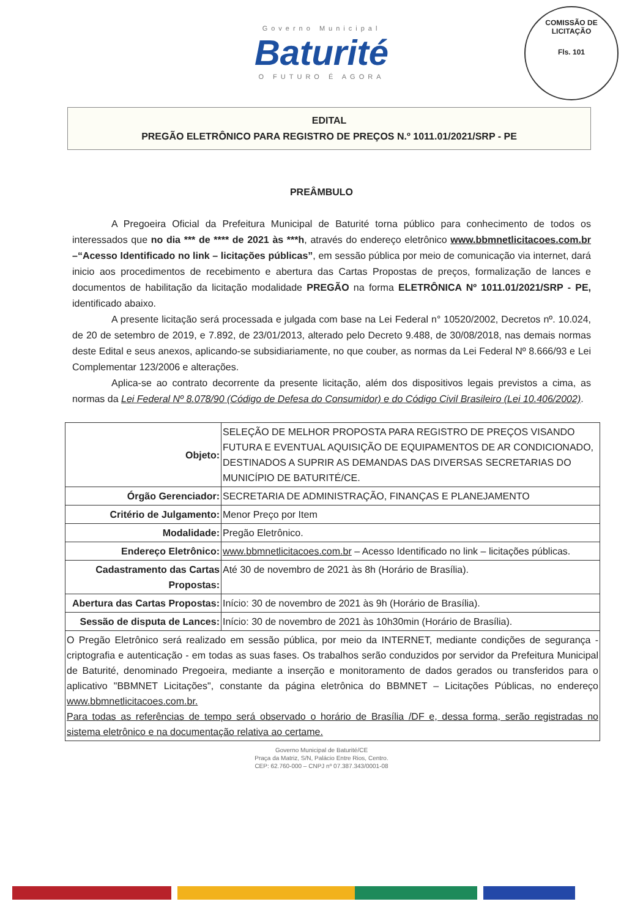Governo Municipal
Baturité
O FUTURO É AGORA
COMISSÃO DE LICITAÇÃO
Fls. 101
EDITAL
PREGÃO ELETRÔNICO PARA REGISTRO DE PREÇOS N.º 1011.01/2021/SRP - PE
PREÂMBULO
A Pregoeira Oficial da Prefeitura Municipal de Baturité torna público para conhecimento de todos os interessados que no dia *** de **** de 2021 às ***h, através do endereço eletrônico www.bbmnetlicitacoes.com.br –“Acesso Identificado no link – licitações públicas”, em sessão pública por meio de comunicação via internet, dará inicio aos procedimentos de recebimento e abertura das Cartas Propostas de preços, formalização de lances e documentos de habilitação da licitação modalidade PREGÃO na forma ELETRÔNICA Nº 1011.01/2021/SRP - PE, identificado abaixo.
A presente licitação será processada e julgada com base na Lei Federal n° 10520/2002, Decretos nº. 10.024, de 20 de setembro de 2019, e 7.892, de 23/01/2013, alterado pelo Decreto 9.488, de 30/08/2018, nas demais normas deste Edital e seus anexos, aplicando-se subsidiariamente, no que couber, as normas da Lei Federal Nº 8.666/93 e Lei Complementar 123/2006 e alterações.
Aplica-se ao contrato decorrente da presente licitação, além dos dispositivos legais previstos a cima, as normas da Lei Federal Nº 8.078/90 (Código de Defesa do Consumidor) e do Código Civil Brasileiro (Lei 10.406/2002).
| Objeto: | SELEÇÃO DE MELHOR PROPOSTA PARA REGISTRO DE PREÇOS VISANDO FUTURA E EVENTUAL AQUISIÇÃO DE EQUIPAMENTOS DE AR CONDICIONADO, DESTINADOS A SUPRIR AS DEMANDAS DAS DIVERSAS SECRETARIAS DO MUNICÍPIO DE BATURITÉ/CE. |
| Órgão Gerenciador: | SECRETARIA DE ADMINISTRAÇÃO, FINANÇAS E PLANEJAMENTO |
| Critério de Julgamento: | Menor Preço por Item |
| Modalidade: | Pregão Eletrônico. |
| Endereço Eletrônico: | www.bbmnetlicitacoes.com.br – Acesso Identificado no link – licitações públicas. |
| Cadastramento das Cartas Propostas: | Até 30 de novembro de 2021 às 8h (Horário de Brasília). |
| Abertura das Cartas Propostas: | Início: 30 de novembro de 2021 às 9h (Horário de Brasília). |
| Sessão de disputa de Lances: | Início: 30 de novembro de 2021 às 10h30min (Horário de Brasília). |
| O Pregão Eletrônico será realizado em sessão pública, por meio da INTERNET, mediante condições de segurança - criptografia e autenticação - em todas as suas fases. Os trabalhos serão conduzidos por servidor da Prefeitura Municipal de Baturité, denominado Pregoeira, mediante a inserção e monitoramento de dados gerados ou transferidos para o aplicativo "BBMNET Licitações", constante da página eletrônica do BBMNET – Licitações Públicas, no endereço www.bbmnetlicitacoes.com.br. Para todas as referências de tempo será observado o horário de Brasília /DF e, dessa forma, serão registradas no sistema eletrônico e na documentação relativa ao certame. | |
Governo Municipal de Baturité/CE
Praça da Matriz, S/N, Palácio Entre Rios, Centro.
CEP: 62.760-000 – CNPJ nº 07.387.343/0001-08